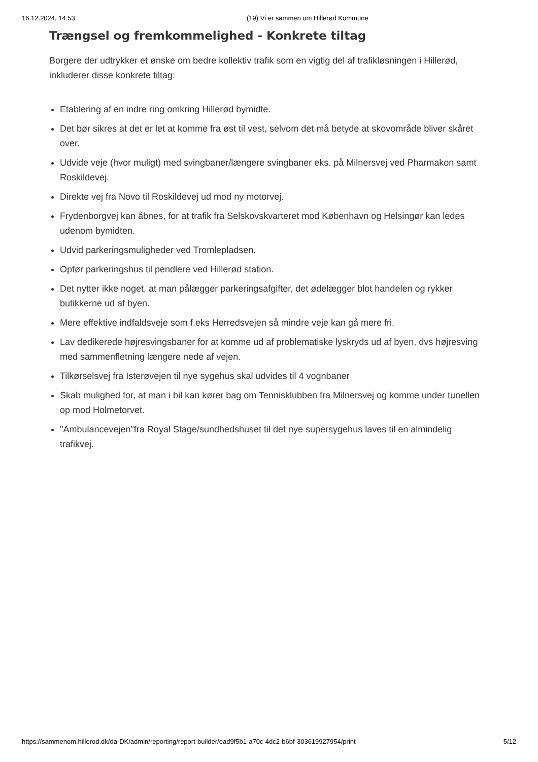16.12.2024, 14.53 (19) Vi er sammen om Hillerød Kommune
Trængsel og fremkommelighed - Konkrete tiltag
Borgere der udtrykker et ønske om bedre kollektiv trafik som en vigtig del af trafikløsningen i Hillerød, inkluderer disse konkrete tiltag:
Etablering af en indre ring omkring Hillerød bymidte.
Det bør sikres at det er let at komme fra øst til vest, selvom det må betyde at skovområde bliver skåret over.
Udvide veje (hvor muligt) med svingbaner/længere svingbaner eks. på Milnersvej ved Pharmakon samt Roskildevej.
Direkte vej fra Novo til Roskildevej ud mod ny motorvej.
Frydenborgvej kan åbnes, for at trafik fra Selskovskvarteret mod København og Helsingør kan ledes udenom bymidten.
Udvid parkeringsmuligheder ved Tromlepladsen.
Opfør parkeringshus til pendlere ved Hillerød station.
Det nytter ikke noget, at man pålægger parkeringsafgifter, det ødelægger blot handelen og rykker butikkerne ud af byen.
Mere effektive indfaldsveje som f.eks Herredsvejen så mindre veje kan gå mere fri.
Lav dedikerede højresvingsbaner for at komme ud af problematiske lyskryds ud af byen, dvs højresving med sammenfletning længere nede af vejen.
Tilkørselsvej fra Isterøvejen til nye sygehus skal udvides til 4 vognbaner
Skab mulighed for, at man i bil kan kører bag om Tennisklubben fra Milnersvej og komme under tunellen op mod Holmetorvet.
"Ambulancevejen"fra Royal Stage/sundhedshuset til det nye supersygehus laves til en almindelig trafikvej.
https://sammenom.hillerod.dk/da-DK/admin/reporting/report-builder/ead9f5b1-a70c-4dc2-b6bf-303619927954/print 5/12